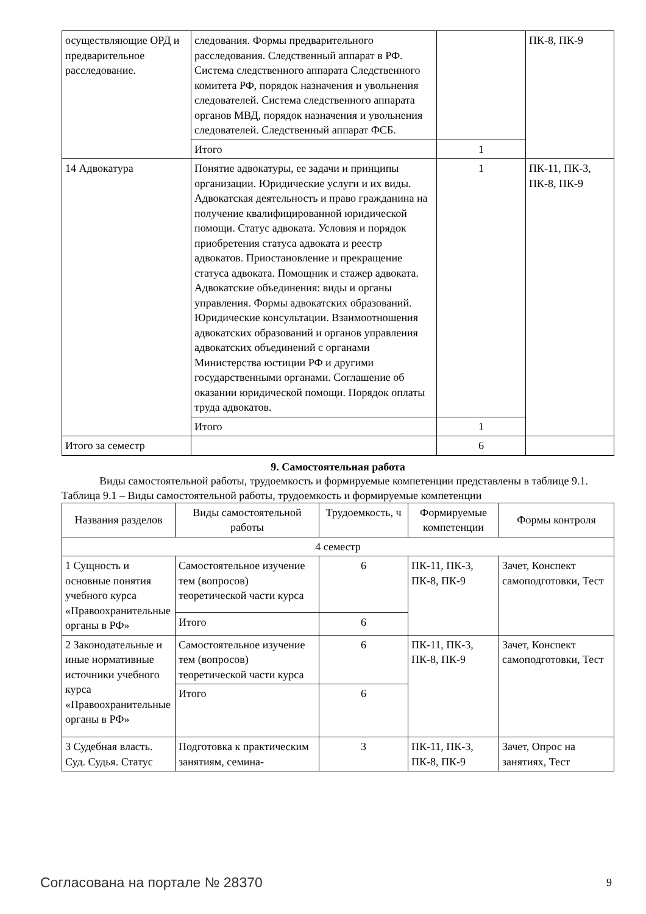| осуществляющие ОРД и предварительное расследование. | следования. Формы предварительного расследования. Следственный аппарат в РФ. Система следственного аппарата Следственного комитета РФ, порядок назначения и увольнения следователей. Система следственного аппарата органов МВД, порядок назначения и увольнения следователей. Следственный аппарат ФСБ. | | ПК-8, ПК-9 |
| | Итого | 1 | |
| 14 Адвокатура | Понятие адвокатуры, ее задачи и принципы организации. Юридические услуги и их виды. Адвокатская деятельность и право гражданина на получение квалифицированной юридической помощи. Статус адвоката. Условия и порядок приобретения статуса адвоката и реестр адвокатов. Приостановление и прекращение статуса адвоката. Помощник и стажер адвоката. Адвокатские объединения: виды и органы управления. Формы адвокатских образований. Юридические консультации. Взаимоотношения адвокатских образований и органов управления адвокатских объединений с органами Министерства юстиции РФ и другими государственными органами. Соглашение об оказании юридической помощи. Порядок оплаты труда адвокатов. | 1 | ПК-11, ПК-3, ПК-8, ПК-9 |
| | Итого | 1 | |
| Итого за семестр | | 6 | |
9. Самостоятельная работа
Виды самостоятельной работы, трудоемкость и формируемые компетенции представлены в таблице 9.1.
Таблица 9.1 – Виды самостоятельной работы, трудоемкость и формируемые компетенции
| Названия разделов | Виды самостоятельной работы | Трудоемкость, ч | Формируемые компетенции | Формы контроля |
| --- | --- | --- | --- | --- |
| 4 семестр | | | | |
| 1 Сущность и основные понятия учебного курса «Правоохранительные органы в РФ» | Самостоятельное изучение тем (вопросов) теоретической части курса | 6 | ПК-11, ПК-3, ПК-8, ПК-9 | Зачет, Конспект самоподготовки, Тест |
| | Итого | 6 | | |
| 2 Законодательные и иные нормативные источники учебного курса «Правоохранительные органы в РФ» | Самостоятельное изучение тем (вопросов) теоретической части курса | 6 | ПК-11, ПК-3, ПК-8, ПК-9 | Зачет, Конспект самоподготовки, Тест |
| | Итого | 6 | | |
| 3 Судебная власть. Суд. Судья. Статус | Подготовка к практическим занятиям, семина- | 3 | ПК-11, ПК-3, ПК-8, ПК-9 | Зачет, Опрос на занятиях, Тест |
Согласована на портале № 28370 9